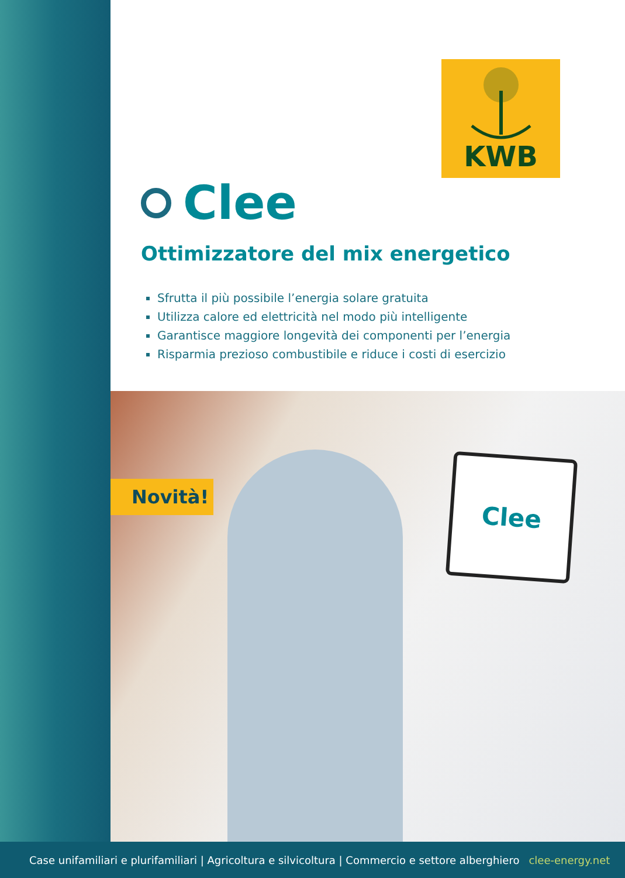KWB
Clee
Ottimizzatore del mix energetico
Sfrutta il più possibile l’energia solare gratuita
Utilizza calore ed elettricità nel modo più intelligente
Garantisce maggiore longevità dei componenti per l’energia
Risparmia prezioso combustibile e riduce i costi di esercizio
Clee
Novità!
Case unifamiliari e plurifamiliari | Agricoltura e silvicoltura | Commercio e settore alberghiero clee-energy.net